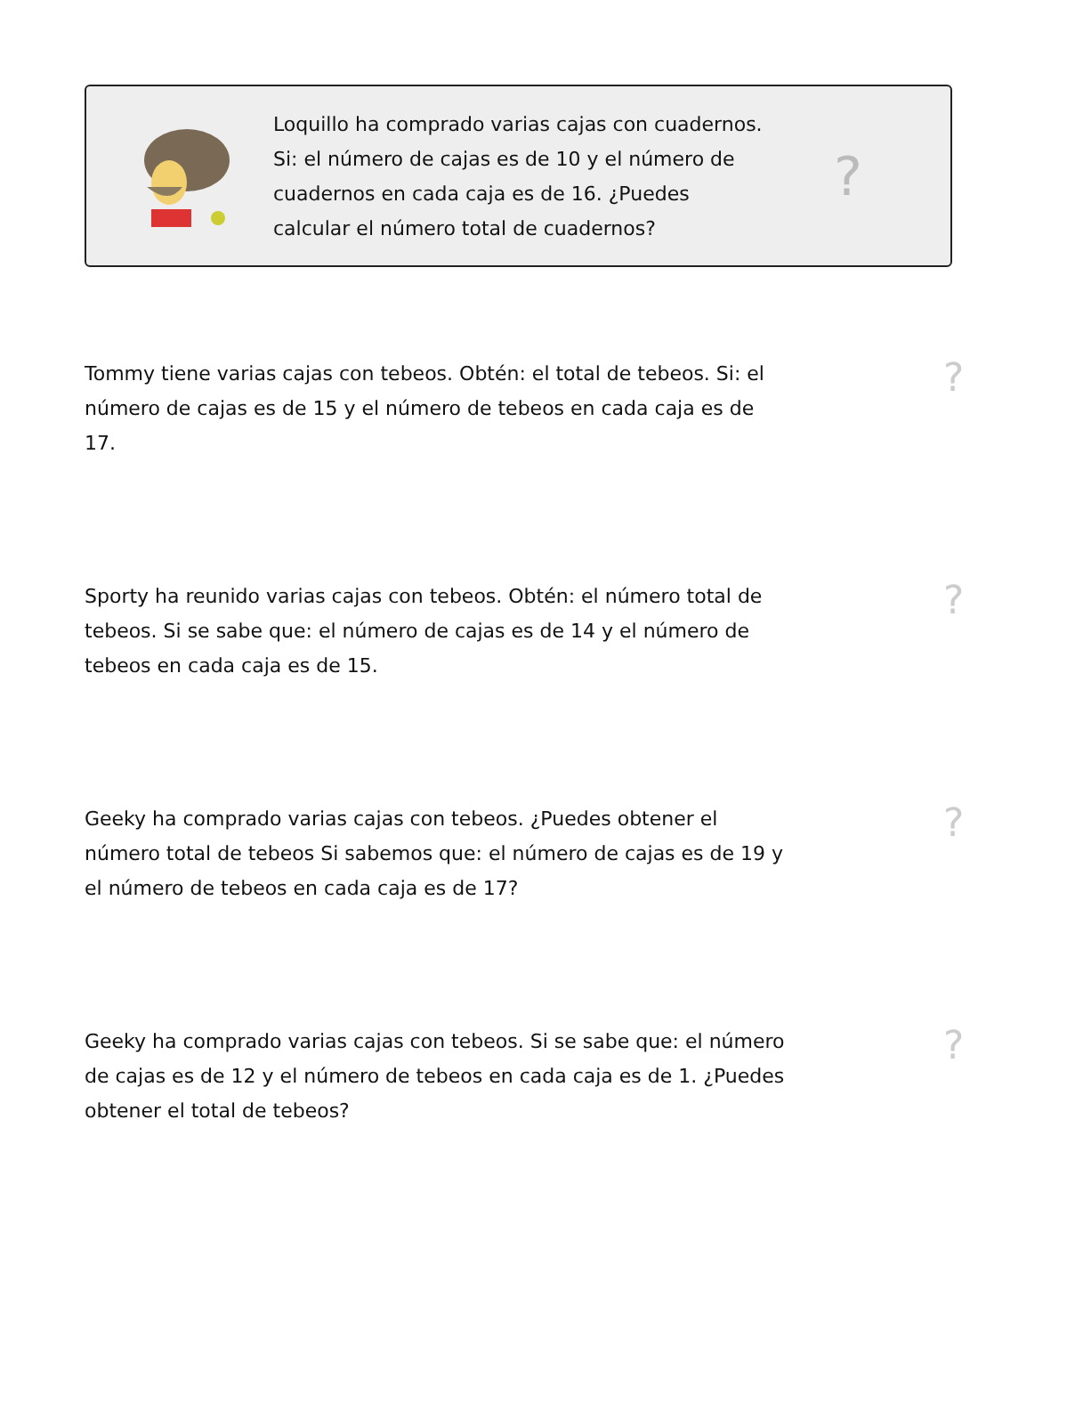Loquillo ha comprado varias cajas con cuadernos. Si: el número de cajas es de 10 y el número de cuadernos en cada caja es de 16. ¿Puedes calcular el número total de cuadernos?
?
Tommy tiene varias cajas con tebeos. Obtén: el total de tebeos. Si: el número de cajas es de 15 y el número de tebeos en cada caja es de 17.
?
Sporty ha reunido varias cajas con tebeos. Obtén: el número total de tebeos. Si se sabe que: el número de cajas es de 14 y el número de tebeos en cada caja es de 15.
?
Geeky ha comprado varias cajas con tebeos. ¿Puedes obtener el número total de tebeos Si sabemos que: el número de cajas es de 19 y el número de tebeos en cada caja es de 17?
?
Geeky ha comprado varias cajas con tebeos. Si se sabe que: el número de cajas es de 12 y el número de tebeos en cada caja es de 1. ¿Puedes obtener el total de tebeos?
?